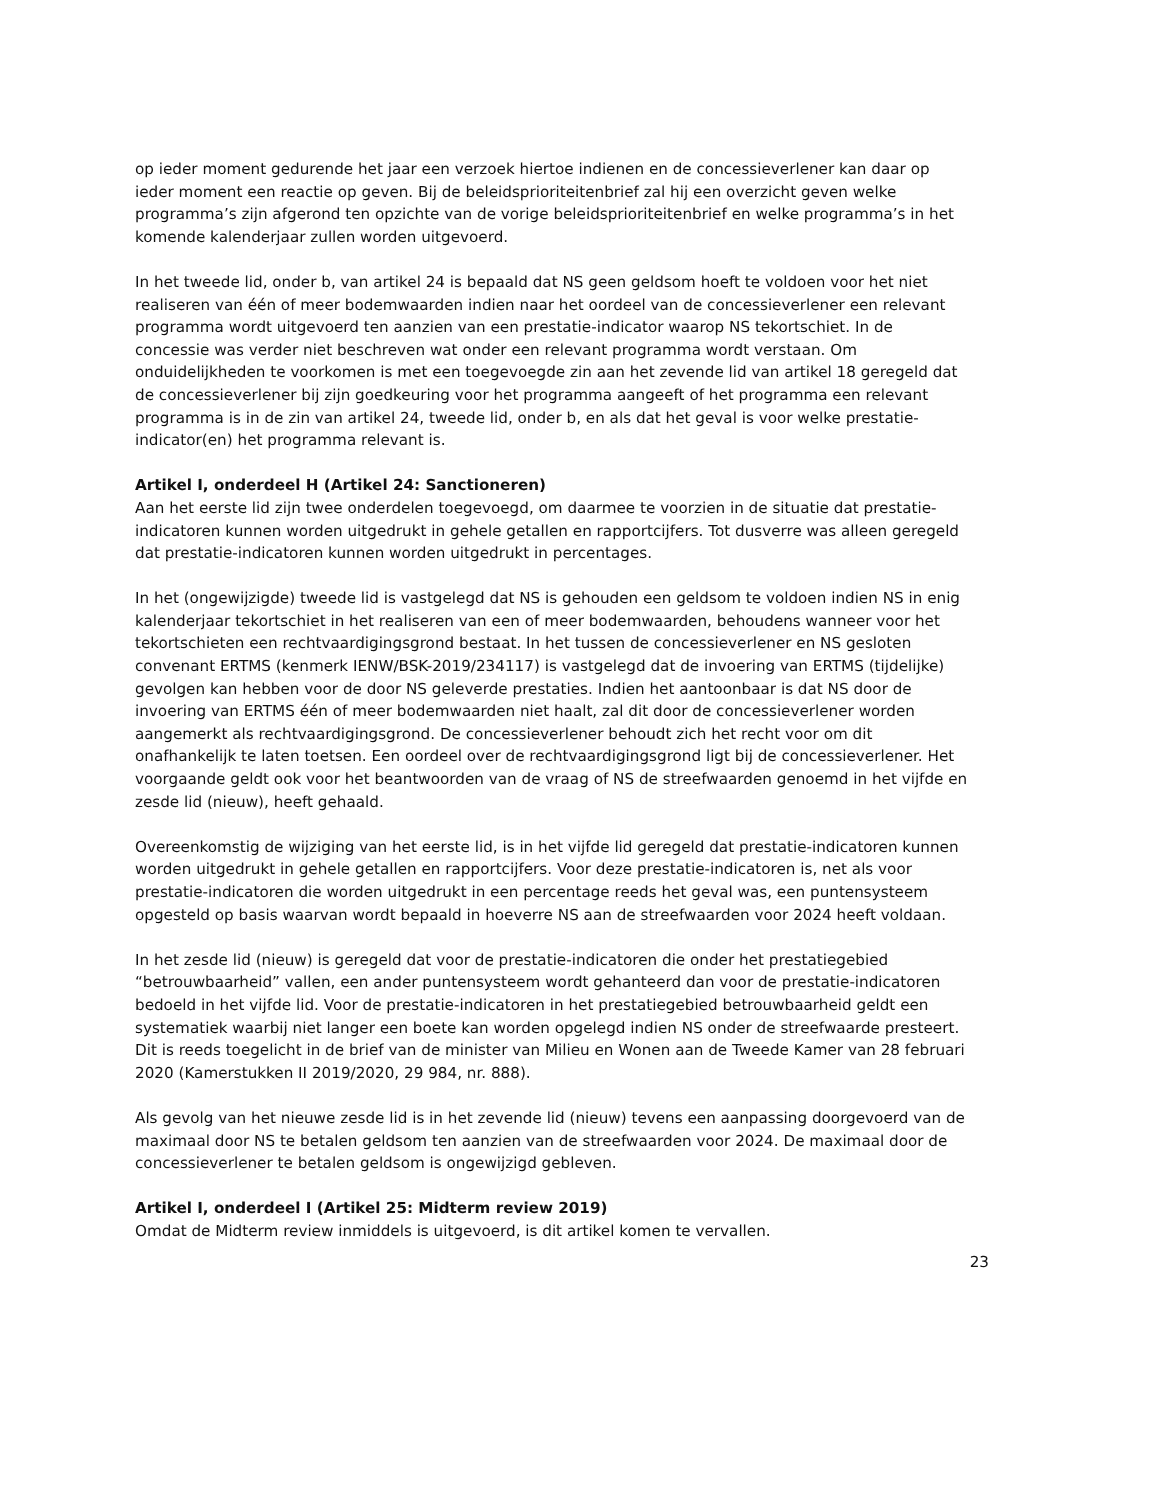op ieder moment gedurende het jaar een verzoek hiertoe indienen en de concessieverlener kan daar op ieder moment een reactie op geven. Bij de beleidsprioriteitenbrief zal hij een overzicht geven welke programma’s zijn afgerond ten opzichte van de vorige beleidsprioriteitenbrief en welke programma’s in het komende kalenderjaar zullen worden uitgevoerd.
In het tweede lid, onder b, van artikel 24 is bepaald dat NS geen geldsom hoeft te voldoen voor het niet realiseren van één of meer bodemwaarden indien naar het oordeel van de concessieverlener een relevant programma wordt uitgevoerd ten aanzien van een prestatie-indicator waarop NS tekortschiet. In de concessie was verder niet beschreven wat onder een relevant programma wordt verstaan. Om onduidelijkheden te voorkomen is met een toegevoegde zin aan het zevende lid van artikel 18 geregeld dat de concessieverlener bij zijn goedkeuring voor het programma aangeeft of het programma een relevant programma is in de zin van artikel 24, tweede lid, onder b, en als dat het geval is voor welke prestatie-indicator(en) het programma relevant is.
Artikel I, onderdeel H (Artikel 24: Sanctioneren)
Aan het eerste lid zijn twee onderdelen toegevoegd, om daarmee te voorzien in de situatie dat prestatie-indicatoren kunnen worden uitgedrukt in gehele getallen en rapportcijfers. Tot dusverre was alleen geregeld dat prestatie-indicatoren kunnen worden uitgedrukt in percentages.
In het (ongewijzigde) tweede lid is vastgelegd dat NS is gehouden een geldsom te voldoen indien NS in enig kalenderjaar tekortschiet in het realiseren van een of meer bodemwaarden, behoudens wanneer voor het tekortschieten een rechtvaardigingsgrond bestaat. In het tussen de concessieverlener en NS gesloten convenant ERTMS (kenmerk IENW/BSK-2019/234117) is vastgelegd dat de invoering van ERTMS (tijdelijke) gevolgen kan hebben voor de door NS geleverde prestaties. Indien het aantoonbaar is dat NS door de invoering van ERTMS één of meer bodemwaarden niet haalt, zal dit door de concessieverlener worden aangemerkt als rechtvaardigingsgrond. De concessieverlener behoudt zich het recht voor om dit onafhankelijk te laten toetsen. Een oordeel over de rechtvaardigingsgrond ligt bij de concessieverlener. Het voorgaande geldt ook voor het beantwoorden van de vraag of NS de streefwaarden genoemd in het vijfde en zesde lid (nieuw), heeft gehaald.
Overeenkomstig de wijziging van het eerste lid, is in het vijfde lid geregeld dat prestatie-indicatoren kunnen worden uitgedrukt in gehele getallen en rapportcijfers. Voor deze prestatie-indicatoren is, net als voor prestatie-indicatoren die worden uitgedrukt in een percentage reeds het geval was, een puntensysteem opgesteld op basis waarvan wordt bepaald in hoeverre NS aan de streefwaarden voor 2024 heeft voldaan.
In het zesde lid (nieuw) is geregeld dat voor de prestatie-indicatoren die onder het prestatiegebied “betrouwbaarheid” vallen, een ander puntensysteem wordt gehanteerd dan voor de prestatie-indicatoren bedoeld in het vijfde lid. Voor de prestatie-indicatoren in het prestatiegebied betrouwbaarheid geldt een systematiek waarbij niet langer een boete kan worden opgelegd indien NS onder de streefwaarde presteert. Dit is reeds toegelicht in de brief van de minister van Milieu en Wonen aan de Tweede Kamer van 28 februari 2020 (Kamerstukken II 2019/2020, 29 984, nr. 888).
Als gevolg van het nieuwe zesde lid is in het zevende lid (nieuw) tevens een aanpassing doorgevoerd van de maximaal door NS te betalen geldsom ten aanzien van de streefwaarden voor 2024. De maximaal door de concessieverlener te betalen geldsom is ongewijzigd gebleven.
Artikel I, onderdeel I (Artikel 25: Midterm review 2019)
Omdat de Midterm review inmiddels is uitgevoerd, is dit artikel komen te vervallen.
23